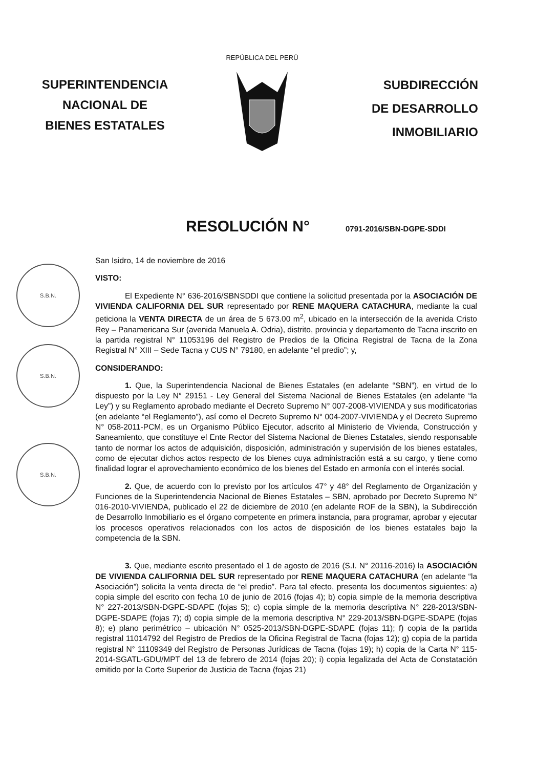SUPERINTENDENCIA
NACIONAL DE
BIENES ESTATALES
REPÚBLICA DEL PERÚ
SUBDIRECCIÓN
DE DESARROLLO
INMOBILIARIO
RESOLUCIÓN N°
0791-2016/SBN-DGPE-SDDI
S.B.N.
S.B.N.
S.B.N.
San Isidro, 14 de noviembre de 2016
VISTO:
El Expediente N° 636-2016/SBNSDDI que contiene la solicitud presentada por la ASOCIACIÓN DE VIVIENDA CALIFORNIA DEL SUR representado por RENE MAQUERA CATACHURA, mediante la cual peticiona la VENTA DIRECTA de un área de 5 673.00 m<sup>2</sup>, ubicado en la intersección de la avenida Cristo Rey – Panamericana Sur (avenida Manuela A. Odria), distrito, provincia y departamento de Tacna inscrito en la partida registral N° 11053196 del Registro de Predios de la Oficina Registral de Tacna de la Zona Registral N° XIII – Sede Tacna y CUS N° 79180, en adelante “el predio”; y,
CONSIDERANDO:
1. Que, la Superintendencia Nacional de Bienes Estatales (en adelante “SBN”), en virtud de lo dispuesto por la Ley N° 29151 - Ley General del Sistema Nacional de Bienes Estatales (en adelante “la Ley”) y su Reglamento aprobado mediante el Decreto Supremo N° 007-2008-VIVIENDA y sus modificatorias (en adelante “el Reglamento”), así como el Decreto Supremo N° 004-2007-VIVIENDA y el Decreto Supremo N° 058-2011-PCM, es un Organismo Público Ejecutor, adscrito al Ministerio de Vivienda, Construcción y Saneamiento, que constituye el Ente Rector del Sistema Nacional de Bienes Estatales, siendo responsable tanto de normar los actos de adquisición, disposición, administración y supervisión de los bienes estatales, como de ejecutar dichos actos respecto de los bienes cuya administración está a su cargo, y tiene como finalidad lograr el aprovechamiento económico de los bienes del Estado en armonía con el interés social.
2. Que, de acuerdo con lo previsto por los artículos 47° y 48° del Reglamento de Organización y Funciones de la Superintendencia Nacional de Bienes Estatales – SBN, aprobado por Decreto Supremo N° 016-2010-VIVIENDA, publicado el 22 de diciembre de 2010 (en adelante ROF de la SBN), la Subdirección de Desarrollo Inmobiliario es el órgano competente en primera instancia, para programar, aprobar y ejecutar los procesos operativos relacionados con los actos de disposición de los bienes estatales bajo la competencia de la SBN.
3. Que, mediante escrito presentado el 1 de agosto de 2016 (S.I. N° 20116-2016) la ASOCIACIÓN DE VIVIENDA CALIFORNIA DEL SUR representado por RENE MAQUERA CATACHURA (en adelante “la Asociación”) solicita la venta directa de “el predio”. Para tal efecto, presenta los documentos siguientes: a) copia simple del escrito con fecha 10 de junio de 2016 (fojas 4); b) copia simple de la memoria descriptiva N° 227-2013/SBN-DGPE-SDAPE (fojas 5); c) copia simple de la memoria descriptiva N° 228-2013/SBN-DGPE-SDAPE (fojas 7); d) copia simple de la memoria descriptiva N° 229-2013/SBN-DGPE-SDAPE (fojas 8); e) plano perimétrico – ubicación N° 0525-2013/SBN-DGPE-SDAPE (fojas 11); f) copia de la partida registral 11014792 del Registro de Predios de la Oficina Registral de Tacna (fojas 12); g) copia de la partida registral N° 11109349 del Registro de Personas Jurídicas de Tacna (fojas 19); h) copia de la Carta N° 115-2014-SGATL-GDU/MPT del 13 de febrero de 2014 (fojas 20); i) copia legalizada del Acta de Constatación emitido por la Corte Superior de Justicia de Tacna (fojas 21)